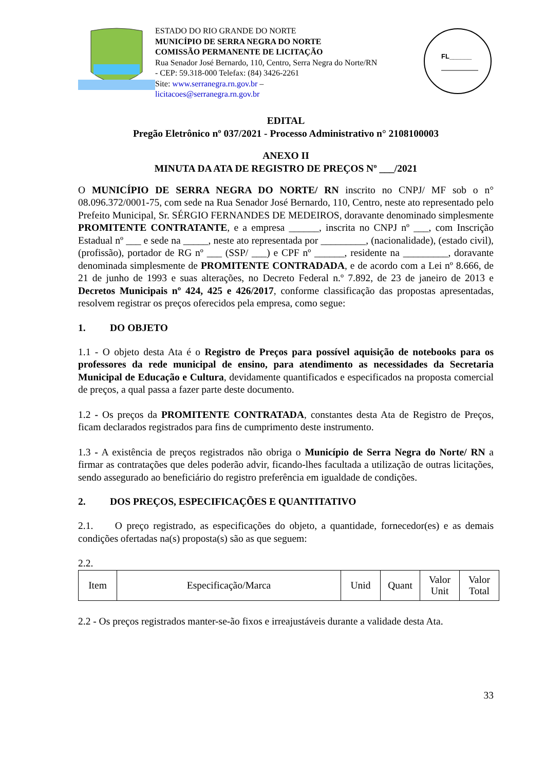ESTADO DO RIO GRANDE DO NORTE
MUNICÍPIO DE SERRA NEGRA DO NORTE
COMISSÃO PERMANENTE DE LICITAÇÃO
Rua Senador José Bernardo, 110, Centro, Serra Negra do Norte/RN - CEP: 59.318-000 Telefax: (84) 3426-2261
Site: www.serranegra.rn.gov.br –
licitacoes@serranegra.rn.gov.br
FL______
EDITAL
Pregão Eletrônico nº 037/2021 - Processo Administrativo n° 2108100003
ANEXO II
MINUTA DA ATA DE REGISTRO DE PREÇOS Nº ___/2021
O MUNICÍPIO DE SERRA NEGRA DO NORTE/ RN inscrito no CNPJ/ MF sob o n° 08.096.372/0001-75, com sede na Rua Senador José Bernardo, 110, Centro, neste ato representado pelo Prefeito Municipal, Sr. SÉRGIO FERNANDES DE MEDEIROS, doravante denominado simplesmente PROMITENTE CONTRATANTE, e a empresa ______, inscrita no CNPJ nº ___, com Inscrição Estadual nº ___ e sede na _____, neste ato representada por _________, (nacionalidade), (estado civil), (profissão), portador de RG nº ___ (SSP/ ___) e CPF nº ______, residente na _________, doravante denominada simplesmente de PROMITENTE CONTRADADA, e de acordo com a Lei nº 8.666, de 21 de junho de 1993 e suas alterações, no Decreto Federal n.º 7.892, de 23 de janeiro de 2013 e Decretos Municipais nº 424, 425 e 426/2017, conforme classificação das propostas apresentadas, resolvem registrar os preços oferecidos pela empresa, como segue:
1. DO OBJETO
1.1 - O objeto desta Ata é o Registro de Preços para possível aquisição de notebooks para os professores da rede municipal de ensino, para atendimento as necessidades da Secretaria Municipal de Educação e Cultura, devidamente quantificados e especificados na proposta comercial de preços, a qual passa a fazer parte deste documento.
1.2 - Os preços da PROMITENTE CONTRATADA, constantes desta Ata de Registro de Preços, ficam declarados registrados para fins de cumprimento deste instrumento.
1.3 - A existência de preços registrados não obriga o Município de Serra Negra do Norte/ RN a firmar as contratações que deles poderão advir, ficando-lhes facultada a utilização de outras licitações, sendo assegurado ao beneficiário do registro preferência em igualdade de condições.
2. DOS PREÇOS, ESPECIFICAÇÕES E QUANTITATIVO
2.1. O preço registrado, as especificações do objeto, a quantidade, fornecedor(es) e as demais condições ofertadas na(s) proposta(s) são as que seguem:
2.2.
| Item | Especificação/Marca | Unid | Quant | Valor Unit | Valor Total |
2.2 - Os preços registrados manter-se-ão fixos e irreajustáveis durante a validade desta Ata.
33